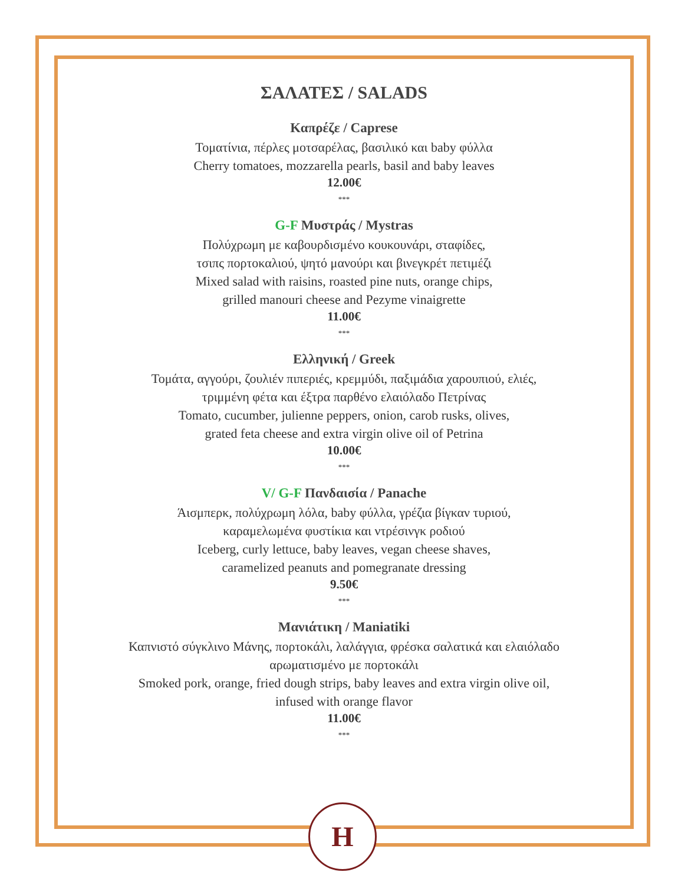ΣΑΛΑΤΕΣ / SALADS
Καπρέζε / Caprese
Τοματίνια, πέρλες μοτσαρέλας, βασιλικό και baby φύλλα
Cherry tomatoes, mozzarella pearls, basil and baby leaves
12.00€
***
G-F Μυστράς / Mystras
Πολύχρωμη με καβουρδισμένο κουκουνάρι, σταφίδες,
τσιπς πορτοκαλιού, ψητό μανούρι και βινεγκρέτ πετιμέζι
Mixed salad with raisins, roasted pine nuts, orange chips,
grilled manouri cheese and Pezyme vinaigrette
11.00€
***
Ελληνική / Greek
Τομάτα, αγγούρι, ζουλιέν πιπεριές, κρεμμύδι, παξιμάδια χαρουπιού, ελιές,
τριμμένη φέτα και έξτρα παρθένο ελαιόλαδο Πετρίνας
Tomato, cucumber, julienne peppers, onion, carob rusks, olives,
grated feta cheese and extra virgin olive oil of Petrina
10.00€
***
V/ G-F Πανδαισία / Panache
Άισμπερκ, πολύχρωμη λόλα, baby φύλλα, γρέζια βίγκαν τυριού,
καραμελωμένα φυστίκια και ντρέσινγκ ροδιού
Iceberg, curly lettuce, baby leaves, vegan cheese shaves,
caramelized peanuts and pomegranate dressing
9.50€
***
Μανιάτικη / Maniatiki
Καπνιστό σύγκλινο Μάνης, πορτοκάλι, λαλάγγια, φρέσκα σαλατικά και ελαιόλαδο
αρωματισμένο με πορτοκάλι
Smoked pork, orange, fried dough strips, baby leaves and extra virgin olive oil,
infused with orange flavor
11.00€
***
H